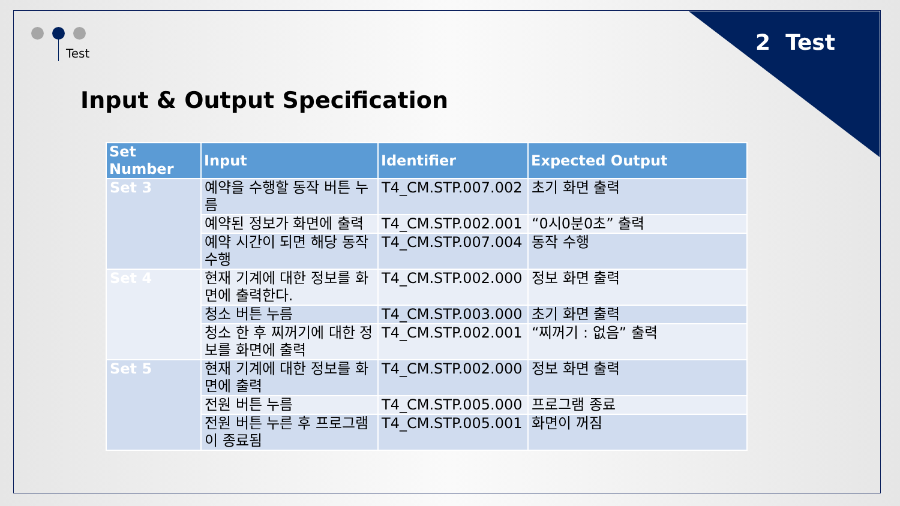2 Test Test
Input & Output Specification
| Set Number | Input | Identifier | Expected Output |
| --- | --- | --- | --- |
| Set 3 | 예약을 수행할 동작 버튼 누름 | T4_CM.STP.007.002 | 초기 화면 출력 |
| | 예약된 정보가 화면에 출력 | T4_CM.STP.002.001 | “0시0분0초” 출력 |
| | 예약 시간이 되면 해당 동작 수행 | T4_CM.STP.007.004 | 동작 수행 |
| Set 4 | 현재 기계에 대한 정보를 화면에 출력한다. | T4_CM.STP.002.000 | 정보 화면 출력 |
| | 청소 버튼 누름 | T4_CM.STP.003.000 | 초기 화면 출력 |
| | 청소 한 후 찌꺼기에 대한 정보를 화면에 출력 | T4_CM.STP.002.001 | “찌꺼기 : 없음” 출력 |
| Set 5 | 현재 기계에 대한 정보를 화면에 출력 | T4_CM.STP.002.000 | 정보 화면 출력 |
| | 전원 버튼 누름 | T4_CM.STP.005.000 | 프로그램 종료 |
| | 전원 버튼 누른 후 프로그램이 종료됨 | T4_CM.STP.005.001 | 화면이 꺼짐 |